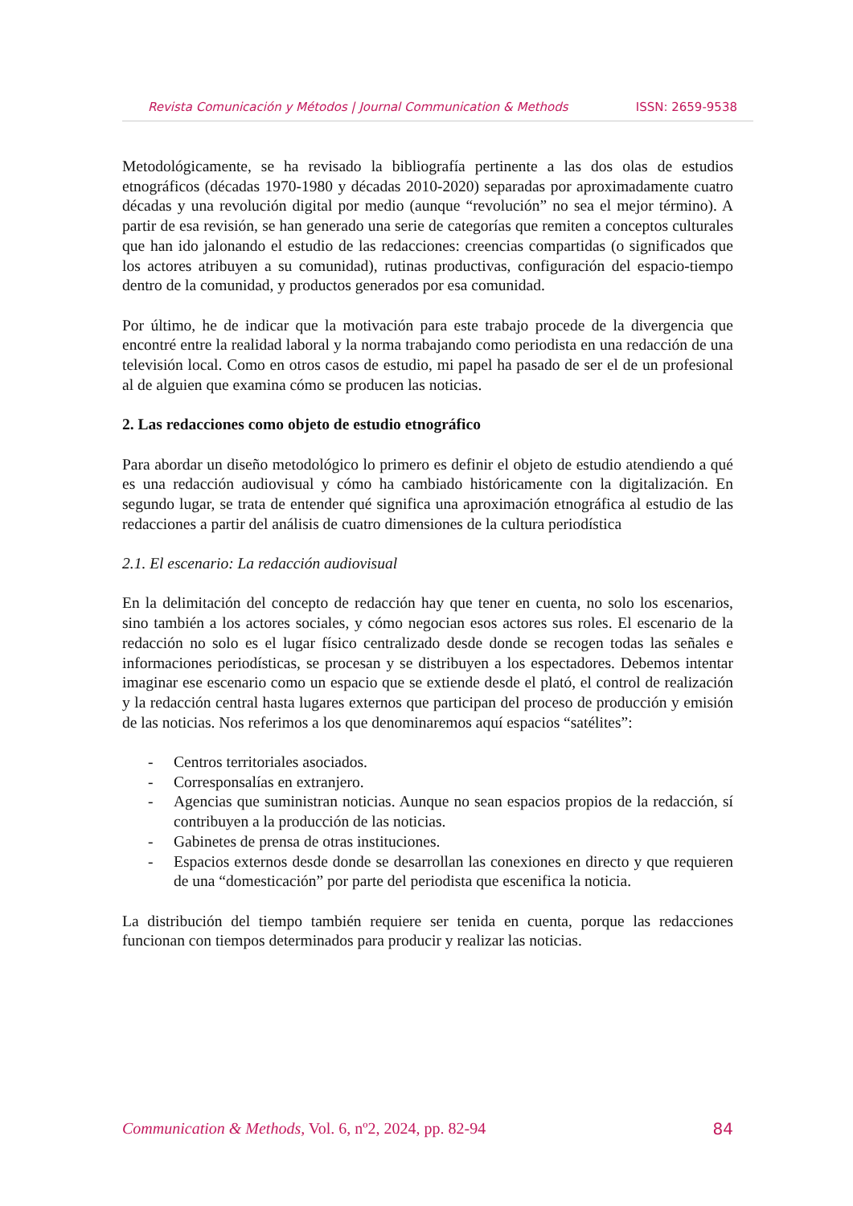Revista Comunicación y Métodos | Journal Communication & Methods ISSN: 2659-9538
Metodológicamente, se ha revisado la bibliografía pertinente a las dos olas de estudios etnográficos (décadas 1970-1980 y décadas 2010-2020) separadas por aproximadamente cuatro décadas y una revolución digital por medio (aunque “revolución” no sea el mejor término). A partir de esa revisión, se han generado una serie de categorías que remiten a conceptos culturales que han ido jalonando el estudio de las redacciones: creencias compartidas (o significados que los actores atribuyen a su comunidad), rutinas productivas, configuración del espacio-tiempo dentro de la comunidad, y productos generados por esa comunidad.
Por último, he de indicar que la motivación para este trabajo procede de la divergencia que encontré entre la realidad laboral y la norma trabajando como periodista en una redacción de una televisión local. Como en otros casos de estudio, mi papel ha pasado de ser el de un profesional al de alguien que examina cómo se producen las noticias.
2. Las redacciones como objeto de estudio etnográfico
Para abordar un diseño metodológico lo primero es definir el objeto de estudio atendiendo a qué es una redacción audiovisual y cómo ha cambiado históricamente con la digitalización. En segundo lugar, se trata de entender qué significa una aproximación etnográfica al estudio de las redacciones a partir del análisis de cuatro dimensiones de la cultura periodística
2.1. El escenario: La redacción audiovisual
En la delimitación del concepto de redacción hay que tener en cuenta, no solo los escenarios, sino también a los actores sociales, y cómo negocian esos actores sus roles. El escenario de la redacción no solo es el lugar físico centralizado desde donde se recogen todas las señales e informaciones periodísticas, se procesan y se distribuyen a los espectadores. Debemos intentar imaginar ese escenario como un espacio que se extiende desde el plató, el control de realización y la redacción central hasta lugares externos que participan del proceso de producción y emisión de las noticias. Nos referimos a los que denominaremos aquí espacios “satélites”:
- Centros territoriales asociados.
- Corresponsalías en extranjero.
- Agencias que suministran noticias. Aunque no sean espacios propios de la redacción, sí contribuyen a la producción de las noticias.
- Gabinetes de prensa de otras instituciones.
- Espacios externos desde donde se desarrollan las conexiones en directo y que requieren de una “domesticación” por parte del periodista que escenifica la noticia.
La distribución del tiempo también requiere ser tenida en cuenta, porque las redacciones funcionan con tiempos determinados para producir y realizar las noticias.
Communication & Methods, Vol. 6, nº2, 2024, pp. 82-94 84